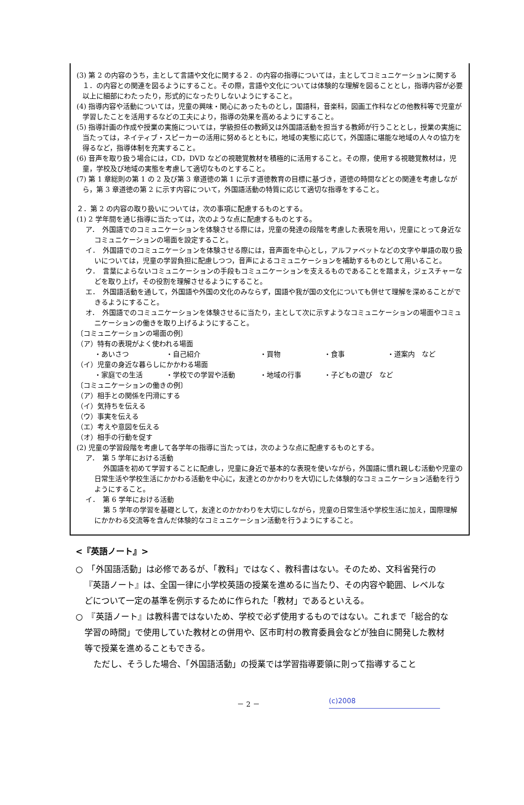(3) 第 2 の内容のうち，主として言語や文化に関する２．の内容の指導については，主としてコミュニケーションに関する１．の内容との関連を図るようにすること。その際，言語や文化については体験的な理解を図ることとし，指導内容が必要以上に細部にわたったり，形式的になったりしないようにすること。
(4) 指導内容や活動については，児童の興味・関心にあったものとし，国語科，音楽科，図画工作科などの他教科等で児童が学習したことを活用するなどの工夫により，指導の効果を高めるようにすること。
(5) 指導計画の作成や授業の実施については，学級担任の教師又は外国語活動を担当する教師が行うこととし，授業の実施に当たっては，ネイティブ・スピーカーの活用に努めるとともに，地域の実態に応じて，外国語に堪能な地域の人々の協力を得るなど，指導体制を充実すること。
(6) 音声を取り扱う場合には，CD，DVD などの視聴覚教材を積極的に活用すること。その際，使用する視聴覚教材は，児童，学校及び地域の実態を考慮して適切なものとすること。
(7) 第 1 章総則の第 1 の 2 及び第 3 章道徳の第 1 に示す道徳教育の目標に基づき，道徳の時間などとの関連を考慮しながら，第 3 章道徳の第 2 に示す内容について，外国語活動の特質に応じて適切な指導をすること。
２．第 2 の内容の取り扱いについては，次の事項に配慮するものとする。
(1) 2 学年間を通じ指導に当たっては，次のような点に配慮するものとする。
ア．　外国語でのコミュニケーションを体験させる際には，児童の発達の段階を考慮した表現を用い，児童にとって身近なコミュニケーションの場面を設定すること。
イ．　外国語でのコミュニケーションを体験させる際には，音声面を中心とし，アルファベットなどの文字や単語の取り扱いについては，児童の学習負担に配慮しつつ，音声によるコミュニケーションを補助するものとして用いること。
ウ．　言葉によらないコミュニケーションの手段もコミュニケーションを支えるものであることを踏まえ，ジェスチャーなどを取り上げ，その役割を理解させるようにすること。
エ．　外国語活動を通して，外国語や外国の文化のみならず，国語や我が国の文化についても併せて理解を深めることができるようにすること。
オ．　外国語でのコミュニケーションを体験させるに当たり，主として次に示すようなコミュニケーションの場面やコミュニケーションの働きを取り上げるようにすること。
〔コミュニケーションの場面の例〕
（ア）特有の表現がよく使われる場面
・あいさつ ・自己紹介 ・買物 ・食事 ・道案内　など
（イ）児童の身近な暮らしにかかわる場面
・家庭での生活 ・学校での学習や活動 ・地域の行事 ・子どもの遊び　など
〔コミュニケーションの働きの例〕
（ア）相手との関係を円滑にする
（イ）気持ちを伝える
（ウ）事実を伝える
（エ）考えや意図を伝える
（オ）相手の行動を促す
(2) 児童の学習段階を考慮して各学年の指導に当たっては，次のような点に配慮するものとする。
ア．　第 5 学年における活動
外国語を初めて学習することに配慮し，児童に身近で基本的な表現を使いながら，外国語に慣れ親しむ活動や児童の日常生活や学校生活にかかわる活動を中心に，友達とのかかわりを大切にした体験的なコミュニケーション活動を行うようにすること。
イ．　第 6 学年における活動
第 5 学年の学習を基礎として，友達とのかかわりを大切にしながら，児童の日常生活や学校生活に加え，国際理解にかかわる交流等を含んだ体験的なコミュニケーション活動を行うようにすること。
<『英語ノート』>
○　「外国語活動」は必修であるが、「教科」ではなく、教科書はない。そのため、文科省発行の『英語ノート』は、全国一律に小学校英語の授業を進めるに当たり、その内容や範囲、レベルなどについて一定の基準を例示するために作られた「教材」であるといえる。
○　『英語ノート』は教科書ではないため、学校で必ず使用するものではない。これまで「総合的な学習の時間」で使用していた教材との併用や、区市町村の教育委員会などが独自に開発した教材等で授業を進めることもできる。
ただし、そうした場合、「外国語活動」の授業では学習指導要領に則って指導すること
－ 2 － (c)2008